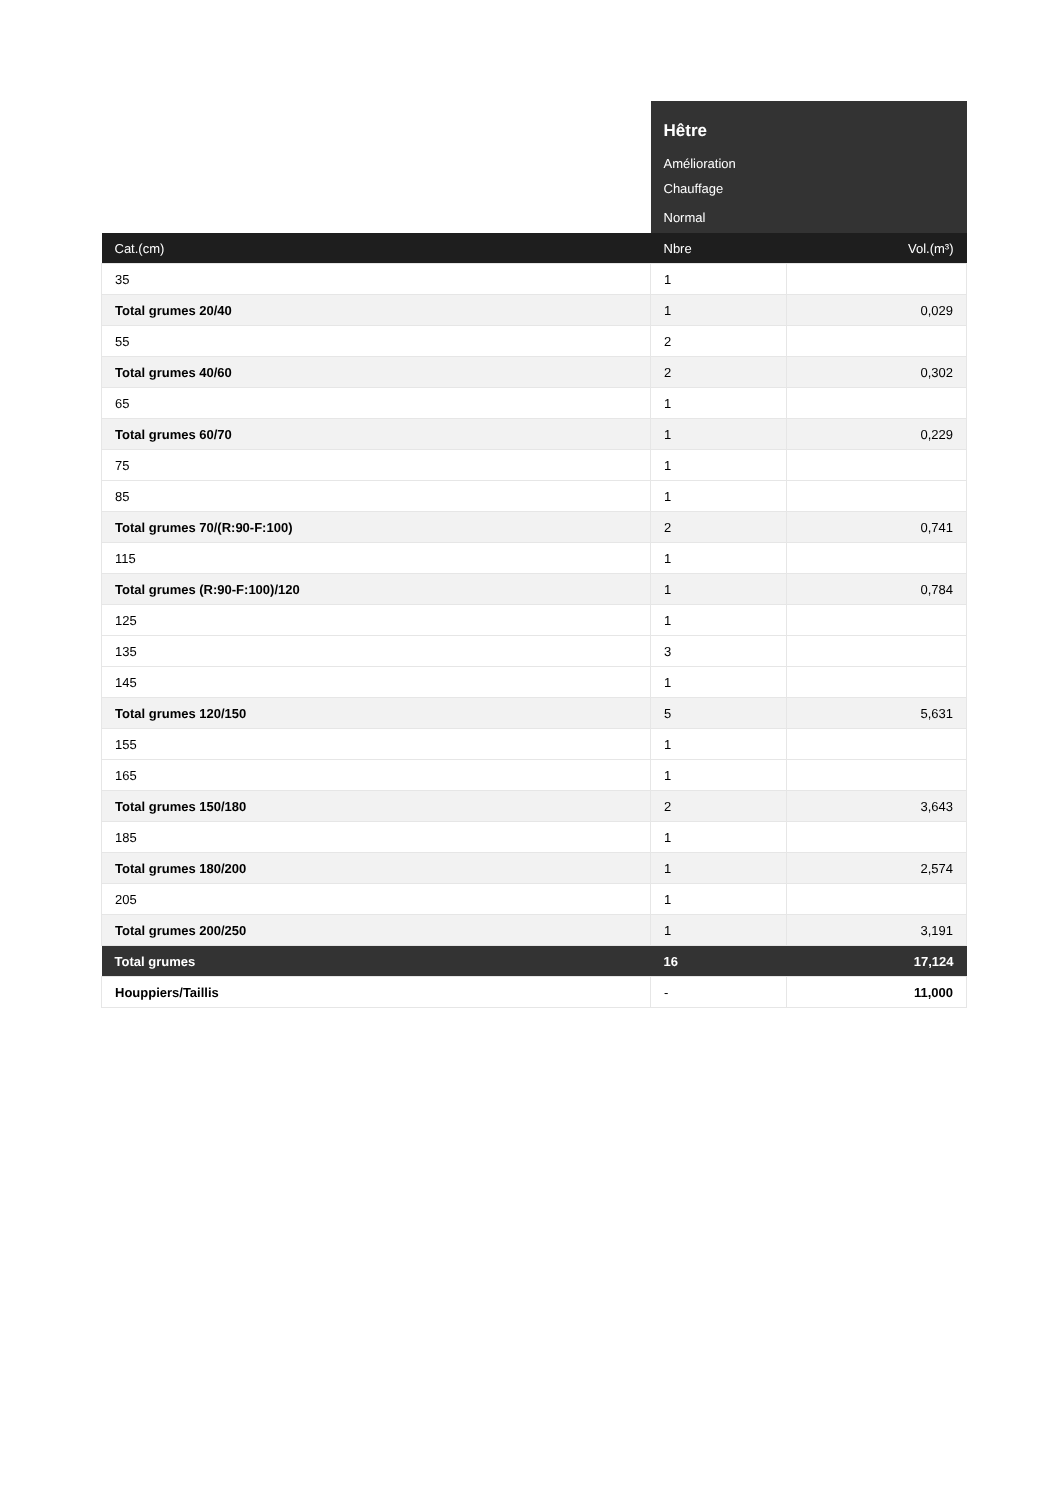| | Hêtre | |
| | Amélioration | |
| | Chauffage | |
| | Normal | |
| Cat.(cm) | Nbre | Vol.(m³) |
| 35 | 1 | |
| Total grumes 20/40 | 1 | 0,029 |
| 55 | 2 | |
| Total grumes 40/60 | 2 | 0,302 |
| 65 | 1 | |
| Total grumes 60/70 | 1 | 0,229 |
| 75 | 1 | |
| 85 | 1 | |
| Total grumes 70/(R:90-F:100) | 2 | 0,741 |
| 115 | 1 | |
| Total grumes (R:90-F:100)/120 | 1 | 0,784 |
| 125 | 1 | |
| 135 | 3 | |
| 145 | 1 | |
| Total grumes 120/150 | 5 | 5,631 |
| 155 | 1 | |
| 165 | 1 | |
| Total grumes 150/180 | 2 | 3,643 |
| 185 | 1 | |
| Total grumes 180/200 | 1 | 2,574 |
| 205 | 1 | |
| Total grumes 200/250 | 1 | 3,191 |
| Total grumes | 16 | 17,124 |
| Houppiers/Taillis | - | 11,000 |